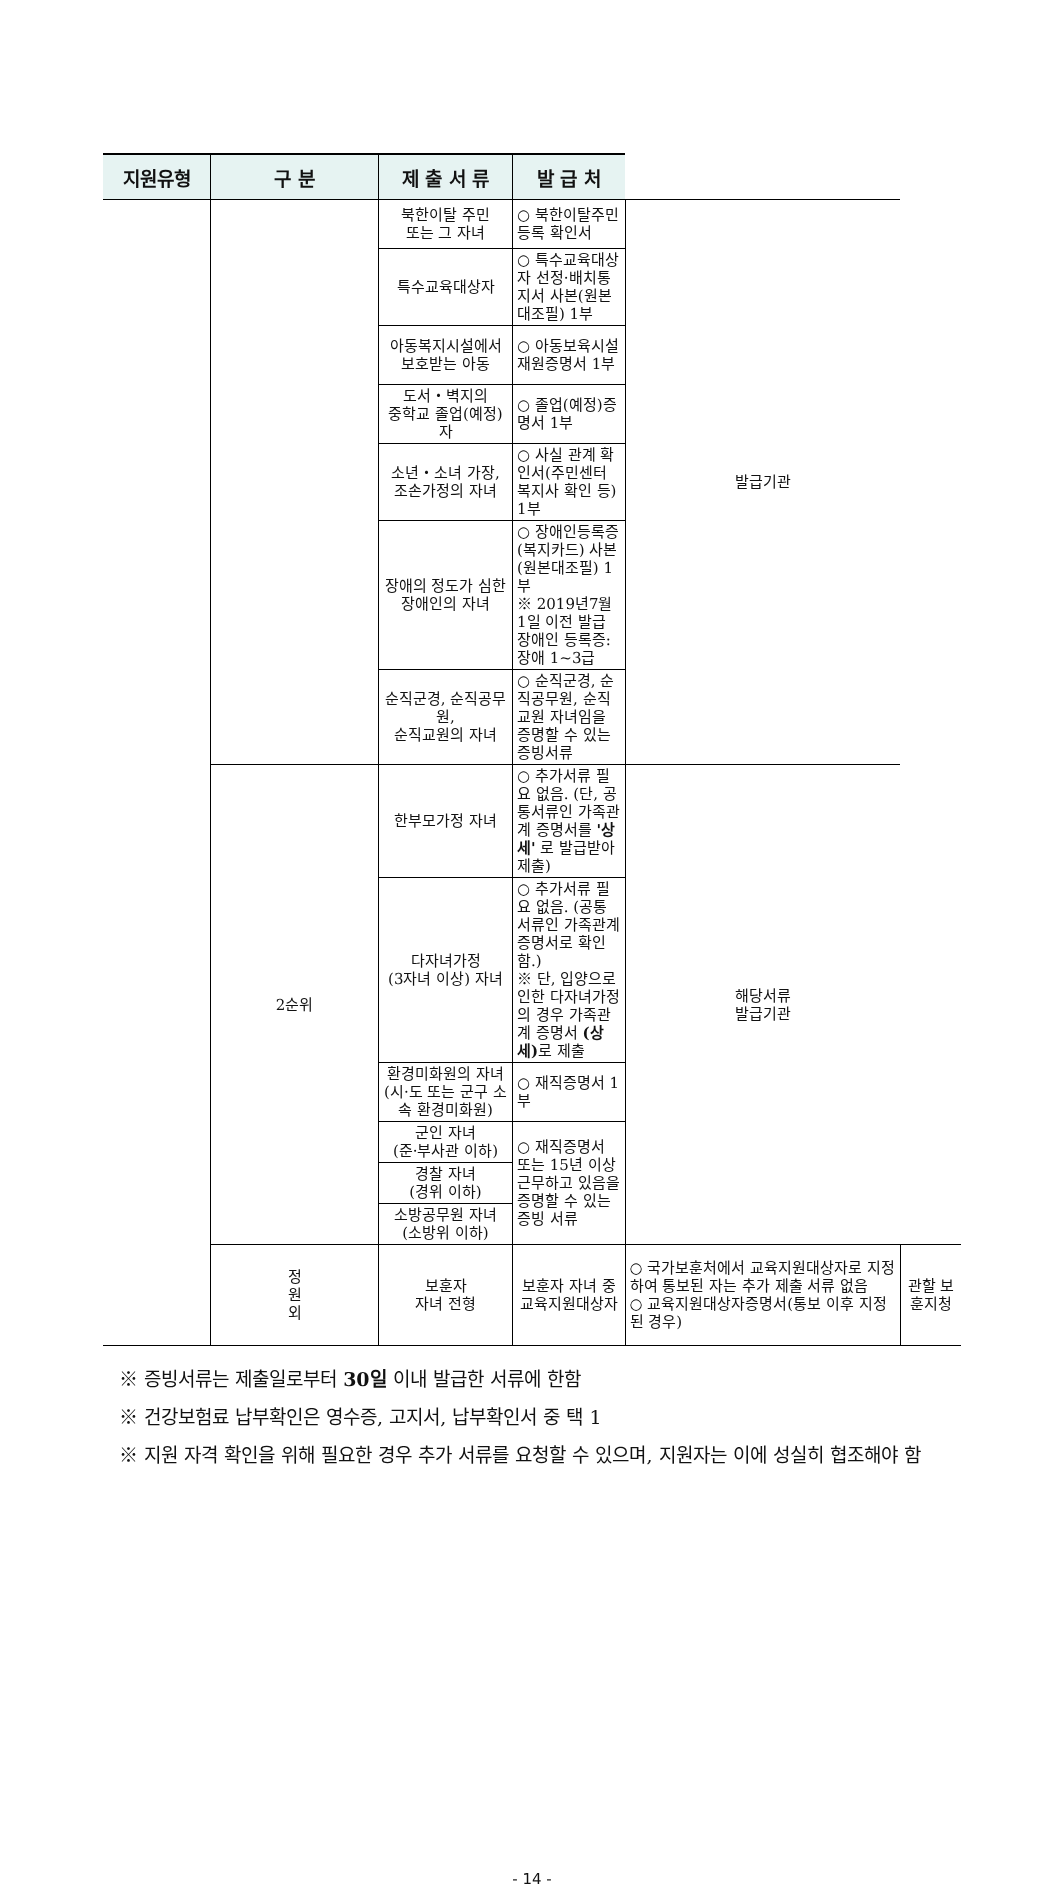| 지원유형 | 구 분 | 제 출 서 류 | 발 급 처 | | |
| --- | --- | --- | --- | --- | --- |
| | | 북한이탈 주민 또는 그 자녀 | ○ 북한이탈주민등록 확인서 | 발급기관 | |
| | | 특수교육대상자 | ○ 특수교육대상자 선정·배치통지서 사본(원본대조필) 1부 | | |
| | | 아동복지시설에서 보호받는 아동 | ○ 아동보육시설 재원증명서 1부 | | |
| | | 도서・벽지의 중학교 졸업(예정)자 | ○ 졸업(예정)증명서 1부 | | |
| | | 소년・소녀 가장, 조손가정의 자녀 | ○ 사실 관계 확인서(주민센터 복지사 확인 등) 1부 | | |
| | | 장애의 정도가 심한 장애인의 자녀 | ○ 장애인등록증(복지카드) 사본(원본대조필) 1부 ※ 2019년7월1일 이전 발급 장애인 등록증: 장애 1~3급 | | |
| | | 순직군경, 순직공무원, 순직교원의 자녀 | ○ 순직군경, 순직공무원, 순직교원 자녀임을 증명할 수 있는 증빙서류 | | |
| | 2순위 | 한부모가정 자녀 | ○ 추가서류 필요 없음. (단, 공통서류인 가족관계 증명서를 '상세' 로 발급받아 제출) | 해당서류 발급기관 | |
| | | 다자녀가정 (3자녀 이상) 자녀 | ○ 추가서류 필요 없음. (공통서류인 가족관계 증명서로 확인함.) ※ 단, 입양으로 인한 다자녀가정의 경우 가족관계 증명서 (상세) 로 제출 | | |
| | | 환경미화원의 자녀 (시·도 또는 군구 소속 환경미화원) | ○ 재직증명서 1부 | | |
| | | 군인 자녀 (준·부사관 이하) | ○ 재직증명서 또는 15년 이상 근무하고 있음을 증명할 수 있는 증빙 서류 | | |
| | | 경찰 자녀 (경위 이하) | | | |
| | | 소방공무원 자녀 (소방위 이하) | | | |
| | 정 원 외 | 보훈자 자녀 전형 | 보훈자 자녀 중 교육지원대상자 | ○ 국가보훈처에서 교육지원대상자로 지정하여 통보된 자는 추가 제출 서류 없음 ○ 교육지원대상자증명서(통보 이후 지정된 경우) | 관할 보훈지청 |
※ 증빙서류는 제출일로부터 30일 이내 발급한 서류에 한함
※ 건강보험료 납부확인은 영수증, 고지서, 납부확인서 중 택 1
※ 지원 자격 확인을 위해 필요한 경우 추가 서류를 요청할 수 있으며, 지원자는 이에 성실히 협조해야 함
- 14 -